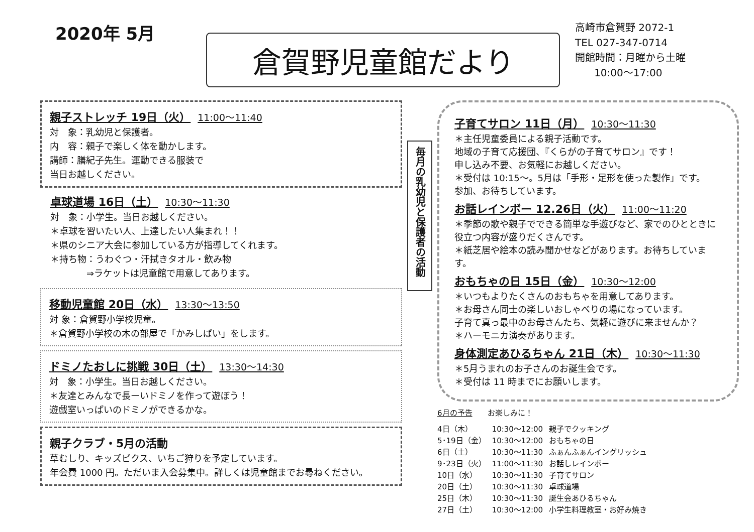2020年 5月
倉賀野児童館だより
高崎市倉賀野 2072-1
TEL 027-347-0714
開館時間：月曜から土曜
10:00〜17:00
親子ストレッチ 19日（火） 11:00〜11:40
対　象：乳幼児と保護者。
内　容：親子で楽しく体を動かします。
講師：膳紀子先生。運動できる服装で
当日お越しください。
卓球道場 16日（土） 10:30〜11:30
対　象：小学生。当日お越しください。
＊卓球を習いたい人、上達したい人集まれ！！
＊県のシニア大会に参加している方が指導してくれます。
＊持ち物：うわぐつ・汗拭きタオル・飲み物
　　　　⇒ラケットは児童館で用意してあります。
移動児童館 20日（水） 13:30〜13:50
対 象：倉賀野小学校児童。
＊倉賀野小学校の木の部屋で「かみしばい」をします。
ドミノたおしに挑戦 30日（土） 13:30〜14:30
対　象：小学生。当日お越しください。
＊友達とみんなで長ーいドミノを作って遊ぼう！
遊戯室いっぱいのドミノができるかな。
親子クラブ・5月の活動
草むしり、キッズビクス、いちご狩りを予定しています。
年会費 1000 円。ただいま入会募集中。詳しくは児童館までお尋ねください。
毎月の乳幼児と保護者の活動
子育てサロン 11日（月） 10:30〜11:30
＊主任児童委員による親子活動です。
地域の子育て応援団、『くらがの子育てサロン』です！
申し込み不要、お気軽にお越しください。
＊受付は 10:15〜。5月は「手形・足形を使った製作」です。
参加、お待ちしています。
お話レインボー 12.26日（火） 11:00〜11:20
＊季節の歌や親子でできる簡単な手遊びなど、家でのひとときに役立つ内容が盛りだくさんです。
＊紙芝居や絵本の読み聞かせなどがあります。お待ちしています。
おもちゃの日 15日（金） 10:30〜12:00
＊いつもよりたくさんのおもちゃを用意してあります。
＊お母さん同士の楽しいおしゃべりの場になっています。
子育て真っ最中のお母さんたち、気軽に遊びに来ませんか？
＊ハーモニカ演奏があります。
身体測定あひるちゃん 21日（木） 10:30〜11:30
＊5月うまれのお子さんのお誕生会です。
＊受付は 11 時までにお願いします。
6月の予告　　お楽しみに！
| 4日（木） | 10:30〜12:00 | 親子でクッキング |
| 5･19日（金） | 10:30〜12:00 | おもちゃの日 |
| 6日（土） | 10:30〜11:30 | ふぁんふぁんイングリッシュ |
| 9･23日（火） | 11:00〜11:30 | お話しレインボー |
| 10日（水） | 10:30〜11:30 | 子育てサロン |
| 20日（土） | 10:30〜11:30 | 卓球道場 |
| 25日（木） | 10:30〜11:30 | 誕生会あひるちゃん |
| 27日（土） | 10:30〜12:00 | 小学生料理教室・お好み焼き |